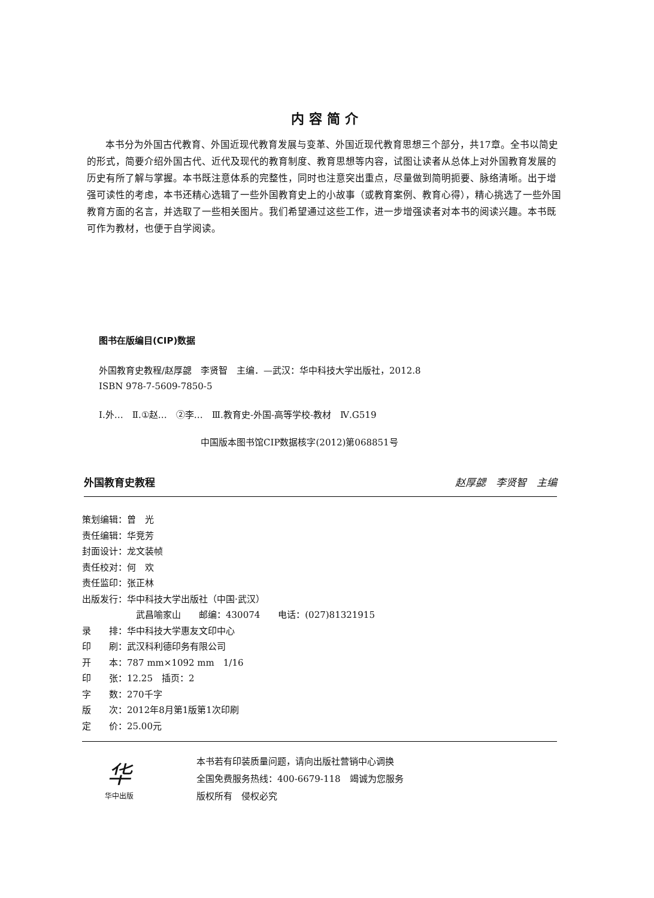内容简介
本书分为外国古代教育、外国近现代教育发展与变革、外国近现代教育思想三个部分，共17章。全书以简史的形式，简要介绍外国古代、近代及现代的教育制度、教育思想等内容，试图让读者从总体上对外国教育发展的历史有所了解与掌握。本书既注意体系的完整性，同时也注意突出重点，尽量做到简明扼要、脉络清晰。出于增强可读性的考虑，本书还精心选辑了一些外国教育史上的小故事（或教育案例、教育心得），精心挑选了一些外国教育方面的名言，并选取了一些相关图片。我们希望通过这些工作，进一步增强读者对本书的阅读兴趣。本书既可作为教材，也便于自学阅读。
图书在版编目(CIP)数据
外国教育史教程/赵厚勰　李贤智　主编．—武汉：华中科技大学出版社，2012.8
ISBN 978-7-5609-7850-5
Ⅰ.外…　Ⅱ.①赵…　②李…　Ⅲ.教育史-外国-高等学校-教材　Ⅳ.G519
中国版本图书馆CIP数据核字(2012)第068851号
外国教育史教程 赵厚勰　李贤智　主编
策划编辑：曾　光
责任编辑：华竞芳
封面设计：龙文装帧
责任校对：何　欢
责任监印：张正林
出版发行：华中科技大学出版社（中国·武汉）
武昌喻家山　　邮编：430074　　电话：(027)81321915
录　　排：华中科技大学惠友文印中心
印　　刷：武汉科利德印务有限公司
开　　本：787 mm×1092 mm　1/16
印　　张：12.25　插页：2
字　　数：270千字
版　　次：2012年8月第1版第1次印刷
定　　价：25.00元
华
华中出版
本书若有印装质量问题，请向出版社营销中心调换
全国免费服务热线：400-6679-118　竭诚为您服务
版权所有　侵权必究